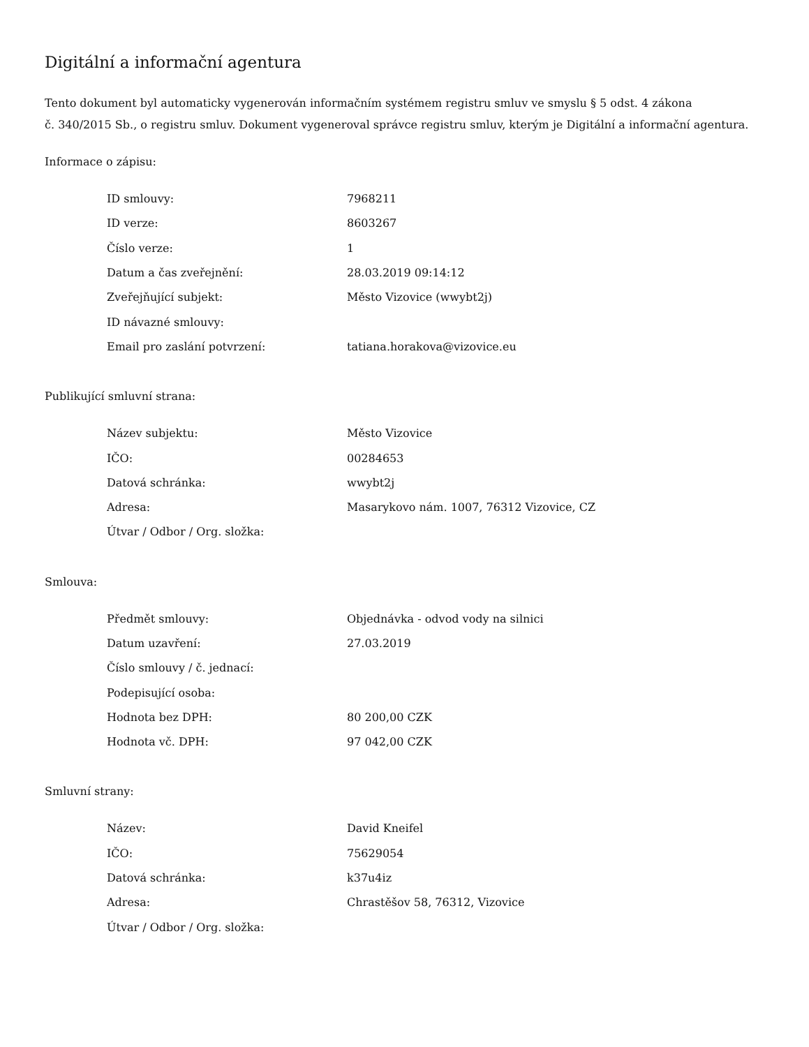Digitální a informační agentura
Tento dokument byl automaticky vygenerován informačním systémem registru smluv ve smyslu § 5 odst. 4 zákona
č. 340/2015 Sb., o registru smluv. Dokument vygeneroval správce registru smluv, kterým je Digitální a informační agentura.
Informace o zápisu:
| ID smlouvy: | 7968211 |
| ID verze: | 8603267 |
| Číslo verze: | 1 |
| Datum a čas zveřejnění: | 28.03.2019 09:14:12 |
| Zveřejňující subjekt: | Město Vizovice (wwybt2j) |
| ID návazné smlouvy: | |
| Email pro zaslání potvrzení: | tatiana.horakova@vizovice.eu |
Publikující smluvní strana:
| Název subjektu: | Město Vizovice |
| IČO: | 00284653 |
| Datová schránka: | wwybt2j |
| Adresa: | Masarykovo nám. 1007, 76312 Vizovice, CZ |
| Útvar / Odbor / Org. složka: | |
Smlouva:
| Předmět smlouvy: | Objednávka - odvod vody na silnici |
| Datum uzavření: | 27.03.2019 |
| Číslo smlouvy / č. jednací: | |
| Podepisující osoba: | |
| Hodnota bez DPH: | 80 200,00 CZK |
| Hodnota vč. DPH: | 97 042,00 CZK |
Smluvní strany:
| Název: | David Kneifel |
| IČO: | 75629054 |
| Datová schránka: | k37u4iz |
| Adresa: | Chrastěšov 58, 76312, Vizovice |
| Útvar / Odbor / Org. složka: | |